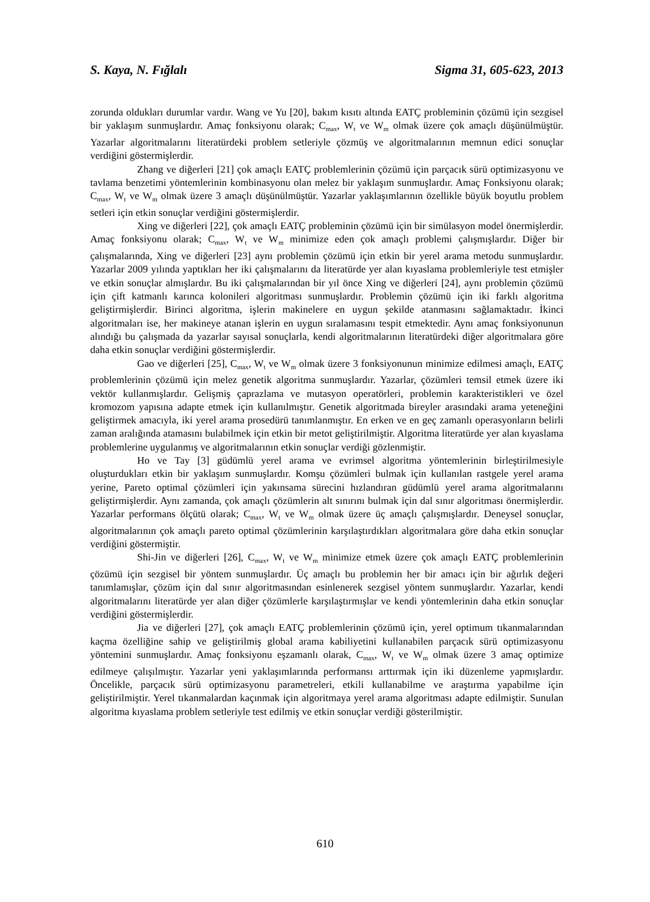S. Kaya, N. Fığlalı Sigma 31, 605-623, 2013
zorunda oldukları durumlar vardır. Wang ve Yu [20], bakım kısıtı altında EATÇ probleminin çözümü için sezgisel bir yaklaşım sunmuşlardır. Amaç fonksiyonu olarak; C<sub>max</sub>, W<sub>t</sub> ve W<sub>m</sub> olmak üzere çok amaçlı düşünülmüştür. Yazarlar algoritmalarını literatürdeki problem setleriyle çözmüş ve algoritmalarının memnun edici sonuçlar verdiğini göstermişlerdir.
Zhang ve diğerleri [21] çok amaçlı EATÇ problemlerinin çözümü için parçacık sürü optimizasyonu ve tavlama benzetimi yöntemlerinin kombinasyonu olan melez bir yaklaşım sunmuşlardır. Amaç Fonksiyonu olarak; C<sub>max</sub>, W<sub>t</sub> ve W<sub>m</sub> olmak üzere 3 amaçlı düşünülmüştür. Yazarlar yaklaşımlarının özellikle büyük boyutlu problem setleri için etkin sonuçlar verdiğini göstermişlerdir.
Xing ve diğerleri [22], çok amaçlı EATÇ probleminin çözümü için bir simülasyon model önermişlerdir. Amaç fonksiyonu olarak; C<sub>max</sub>, W<sub>t</sub> ve W<sub>m</sub> minimize eden çok amaçlı problemi çalışmışlardır. Diğer bir çalışmalarında, Xing ve diğerleri [23] aynı problemin çözümü için etkin bir yerel arama metodu sunmuşlardır. Yazarlar 2009 yılında yaptıkları her iki çalışmalarını da literatürde yer alan kıyaslama problemleriyle test etmişler ve etkin sonuçlar almışlardır. Bu iki çalışmalarından bir yıl önce Xing ve diğerleri [24], aynı problemin çözümü için çift katmanlı karınca kolonileri algoritması sunmuşlardır. Problemin çözümü için iki farklı algoritma geliştirmişlerdir. Birinci algoritma, işlerin makinelere en uygun şekilde atanmasını sağlamaktadır. İkinci algoritmaları ise, her makineye atanan işlerin en uygun sıralamasını tespit etmektedir. Aynı amaç fonksiyonunun alındığı bu çalışmada da yazarlar sayısal sonuçlarla, kendi algoritmalarının literatürdeki diğer algoritmalara göre daha etkin sonuçlar verdiğini göstermişlerdir.
Gao ve diğerleri [25], C<sub>max</sub>, W<sub>t</sub> ve W<sub>m</sub> olmak üzere 3 fonksiyonunun minimize edilmesi amaçlı, EATÇ problemlerinin çözümü için melez genetik algoritma sunmuşlardır. Yazarlar, çözümleri temsil etmek üzere iki vektör kullanmışlardır. Gelişmiş çaprazlama ve mutasyon operatörleri, problemin karakteristikleri ve özel kromozom yapısına adapte etmek için kullanılmıştır. Genetik algoritmada bireyler arasındaki arama yeteneğini geliştirmek amacıyla, iki yerel arama prosedürü tanımlanmıştır. En erken ve en geç zamanlı operasyonların belirli zaman aralığında atamasını bulabilmek için etkin bir metot geliştirilmiştir. Algoritma literatürde yer alan kıyaslama problemlerine uygulanmış ve algoritmalarının etkin sonuçlar verdiği gözlenmiştir.
Ho ve Tay [3] güdümlü yerel arama ve evrimsel algoritma yöntemlerinin birleştirilmesiyle oluşturdukları etkin bir yaklaşım sunmuşlardır. Komşu çözümleri bulmak için kullanılan rastgele yerel arama yerine, Pareto optimal çözümleri için yakınsama sürecini hızlandıran güdümlü yerel arama algoritmalarını geliştirmişlerdir. Aynı zamanda, çok amaçlı çözümlerin alt sınırını bulmak için dal sınır algoritması önermişlerdir. Yazarlar performans ölçütü olarak; C<sub>max</sub>, W<sub>t</sub> ve W<sub>m</sub> olmak üzere üç amaçlı çalışmışlardır. Deneysel sonuçlar, algoritmalarının çok amaçlı pareto optimal çözümlerinin karşılaştırdıkları algoritmalara göre daha etkin sonuçlar verdiğini göstermiştir.
Shi-Jin ve diğerleri [26], C<sub>max</sub>, W<sub>t</sub> ve W<sub>m</sub> minimize etmek üzere çok amaçlı EATÇ problemlerinin çözümü için sezgisel bir yöntem sunmuşlardır. Üç amaçlı bu problemin her bir amacı için bir ağırlık değeri tanımlamışlar, çözüm için dal sınır algoritmasından esinlenerek sezgisel yöntem sunmuşlardır. Yazarlar, kendi algoritmalarını literatürde yer alan diğer çözümlerle karşılaştırmışlar ve kendi yöntemlerinin daha etkin sonuçlar verdiğini göstermişlerdir.
Jia ve diğerleri [27], çok amaçlı EATÇ problemlerinin çözümü için, yerel optimum tıkanmalarından kaçma özelliğine sahip ve geliştirilmiş global arama kabiliyetini kullanabilen parçacık sürü optimizasyonu yöntemini sunmuşlardır. Amaç fonksiyonu eşzamanlı olarak, C<sub>max</sub>, W<sub>t</sub> ve W<sub>m</sub> olmak üzere 3 amaç optimize edilmeye çalışılmıştır. Yazarlar yeni yaklaşımlarında performansı arttırmak için iki düzenleme yapmışlardır. Öncelikle, parçacık sürü optimizasyonu parametreleri, etkili kullanabilme ve araştırma yapabilme için geliştirilmiştir. Yerel tıkanmalardan kaçınmak için algoritmaya yerel arama algoritması adapte edilmiştir. Sunulan algoritma kıyaslama problem setleriyle test edilmiş ve etkin sonuçlar verdiği gösterilmiştir.
610